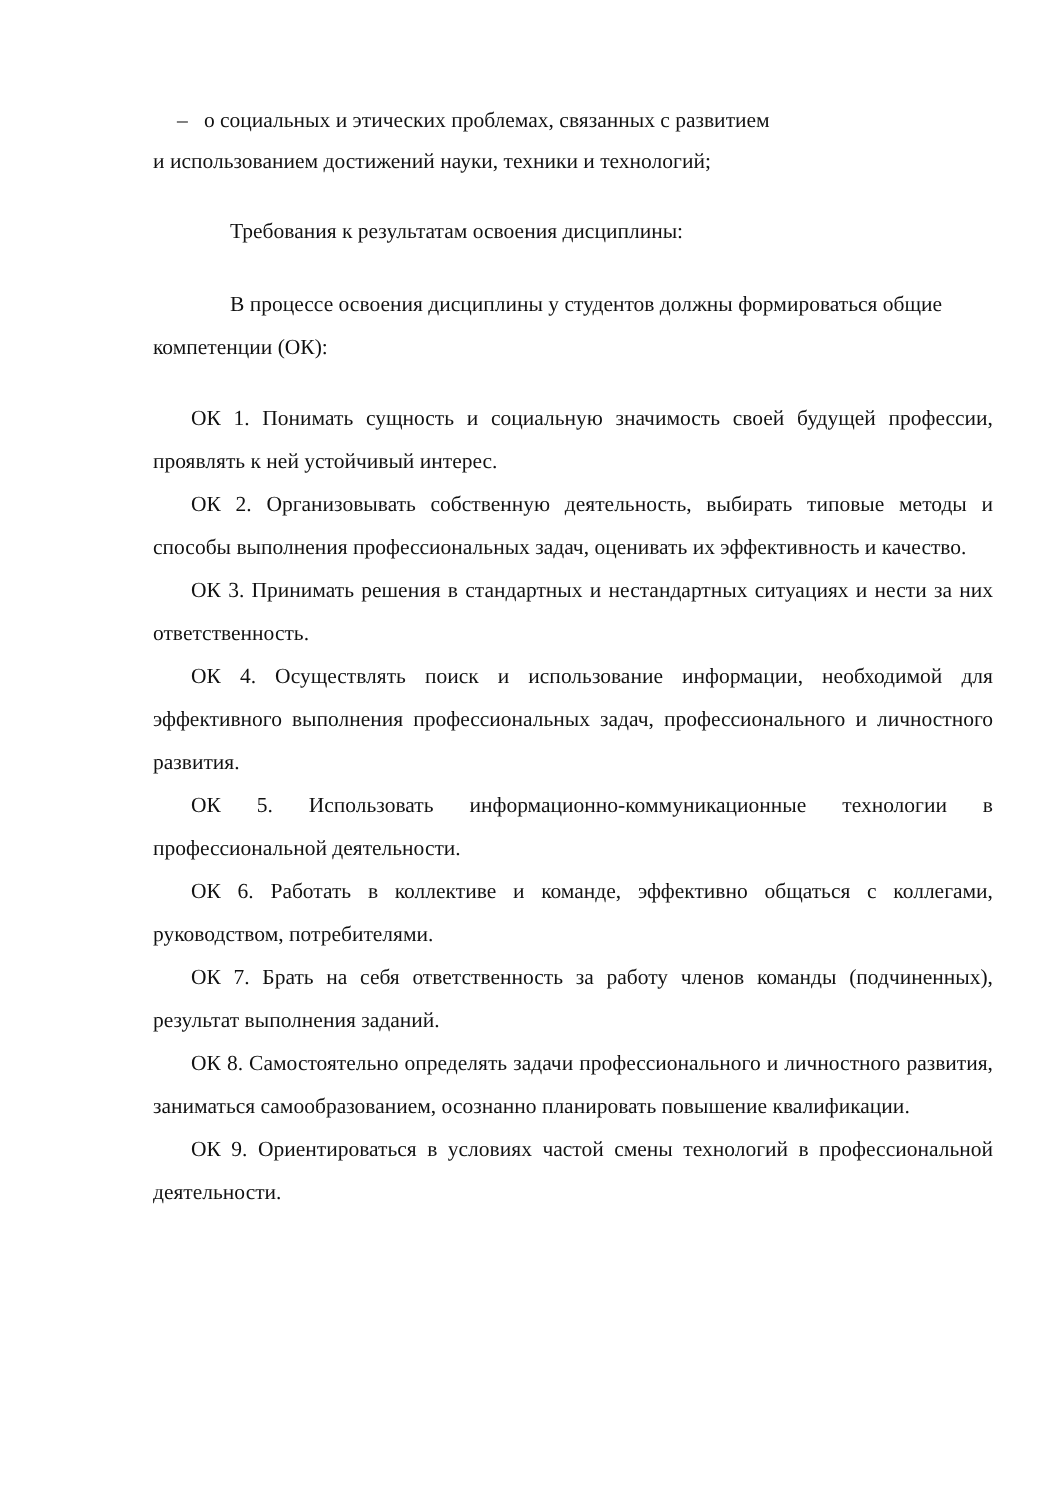– о социальных и этических проблемах, связанных с развитием
и использованием достижений науки, техники и технологий;
Требования к результатам освоения дисциплины:
В процессе освоения дисциплины у студентов должны формироваться общие компетенции (ОК):
ОК 1. Понимать сущность и социальную значимость своей будущей профессии, проявлять к ней устойчивый интерес.
ОК 2. Организовывать собственную деятельность, выбирать типовые методы и способы выполнения профессиональных задач, оценивать их эффективность и качество.
ОК 3. Принимать решения в стандартных и нестандартных ситуациях и нести за них ответственность.
ОК 4. Осуществлять поиск и использование информации, необходимой для эффективного выполнения профессиональных задач, профессионального и личностного развития.
ОК 5. Использовать информационно-коммуникационные технологии в профессиональной деятельности.
ОК 6. Работать в коллективе и команде, эффективно общаться с коллегами, руководством, потребителями.
ОК 7. Брать на себя ответственность за работу членов команды (подчиненных), результат выполнения заданий.
ОК 8. Самостоятельно определять задачи профессионального и личностного развития, заниматься самообразованием, осознанно планировать повышение квалификации.
ОК 9. Ориентироваться в условиях частой смены технологий в профессиональной деятельности.